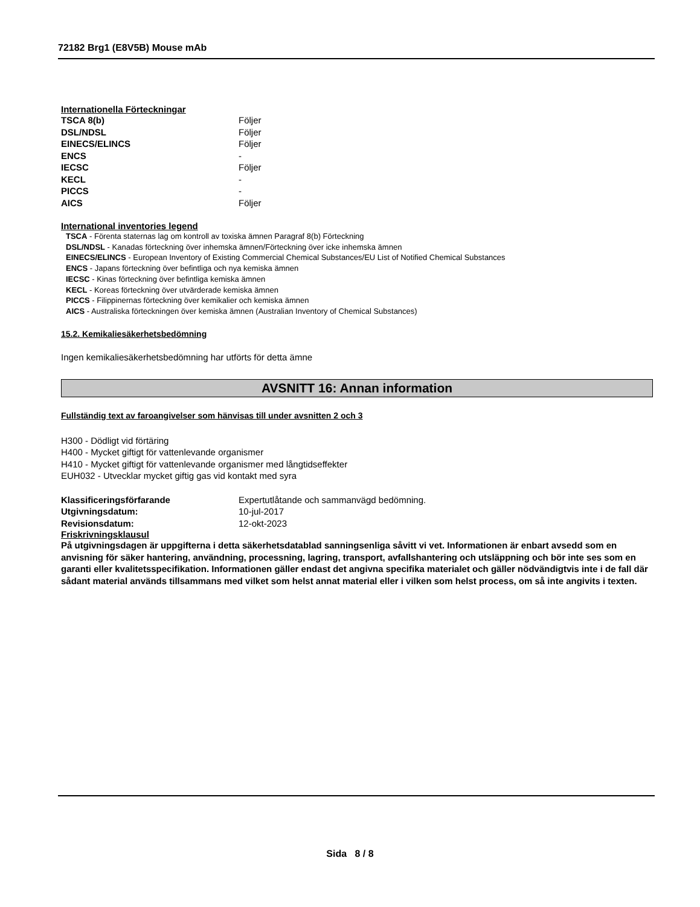72182 Brg1 (E8V5B) Mouse mAb
Internationella Förteckningar
| TSCA 8(b) | Följer |
| DSL/NDSL | Följer |
| EINECS/ELINCS | Följer |
| ENCS | - |
| IECSC | Följer |
| KECL | - |
| PICCS | - |
| AICS | Följer |
International inventories legend
TSCA - Förenta staternas lag om kontroll av toxiska ämnen Paragraf 8(b) Förteckning
DSL/NDSL - Kanadas förteckning över inhemska ämnen/Förteckning över icke inhemska ämnen
EINECS/ELINCS - European Inventory of Existing Commercial Chemical Substances/EU List of Notified Chemical Substances
ENCS - Japans förteckning över befintliga och nya kemiska ämnen
IECSC - Kinas förteckning över befintliga kemiska ämnen
KECL - Koreas förteckning över utvärderade kemiska ämnen
PICCS - Filippinernas förteckning över kemikalier och kemiska ämnen
AICS - Australiska förteckningen över kemiska ämnen (Australian Inventory of Chemical Substances)
15.2. Kemikaliesäkerhetsbedömning
Ingen kemikaliesäkerhetsbedömning har utförts för detta ämne
AVSNITT 16: Annan information
Fullständig text av faroangivelser som hänvisas till under avsnitten 2 och 3
H300 - Dödligt vid förtäring
H400 - Mycket giftigt för vattenlevande organismer
H410 - Mycket giftigt för vattenlevande organismer med långtidseffekter
EUH032 - Utvecklar mycket giftig gas vid kontakt med syra
| Klassificeringsförfarande | Expertutlåtande och sammanvägd bedömning. |
| Utgivningsdatum: | 10-jul-2017 |
| Revisionsdatum: | 12-okt-2023 |
Friskrivningsklausul
På utgivningsdagen är uppgifterna i detta säkerhetsdatablad sanningsenliga såvitt vi vet. Informationen är enbart avsedd som en anvisning för säker hantering, användning, processning, lagring, transport, avfallshantering och utsläppning och bör inte ses som en garanti eller kvalitetsspecifikation. Informationen gäller endast det angivna specifika materialet och gäller nödvändigtvis inte i de fall där sådant material används tillsammans med vilket som helst annat material eller i vilken som helst process, om så inte angivits i texten.
Sida 8 / 8